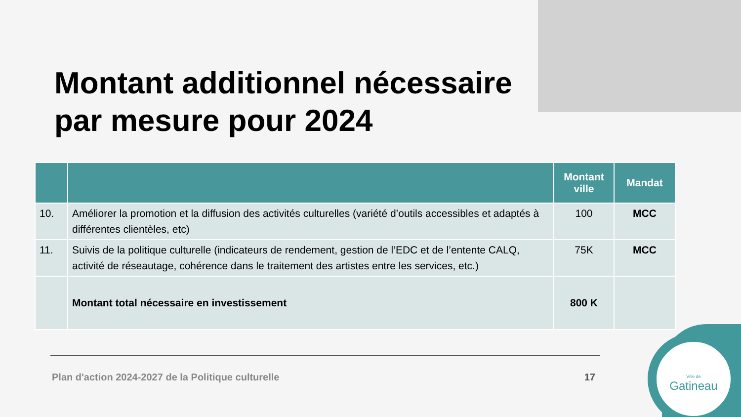Montant additionnel nécessaire
par mesure pour 2024
| | | Montant ville | Mandat |
| --- | --- | --- | --- |
| 10. | Améliorer la promotion et la diffusion des activités culturelles (variété d’outils accessibles et adaptés à différentes clientèles, etc) | 100 | MCC |
| 11. | Suivis de la politique culturelle (indicateurs de rendement, gestion de l’EDC et de l’entente CALQ, activité de réseautage, cohérence dans le traitement des artistes entre les services, etc.) | 75K | MCC |
| | Montant total nécessaire en investissement | 800 K | |
Plan d'action 2024-2027 de la Politique culturelle 17
Ville de
Gatineau